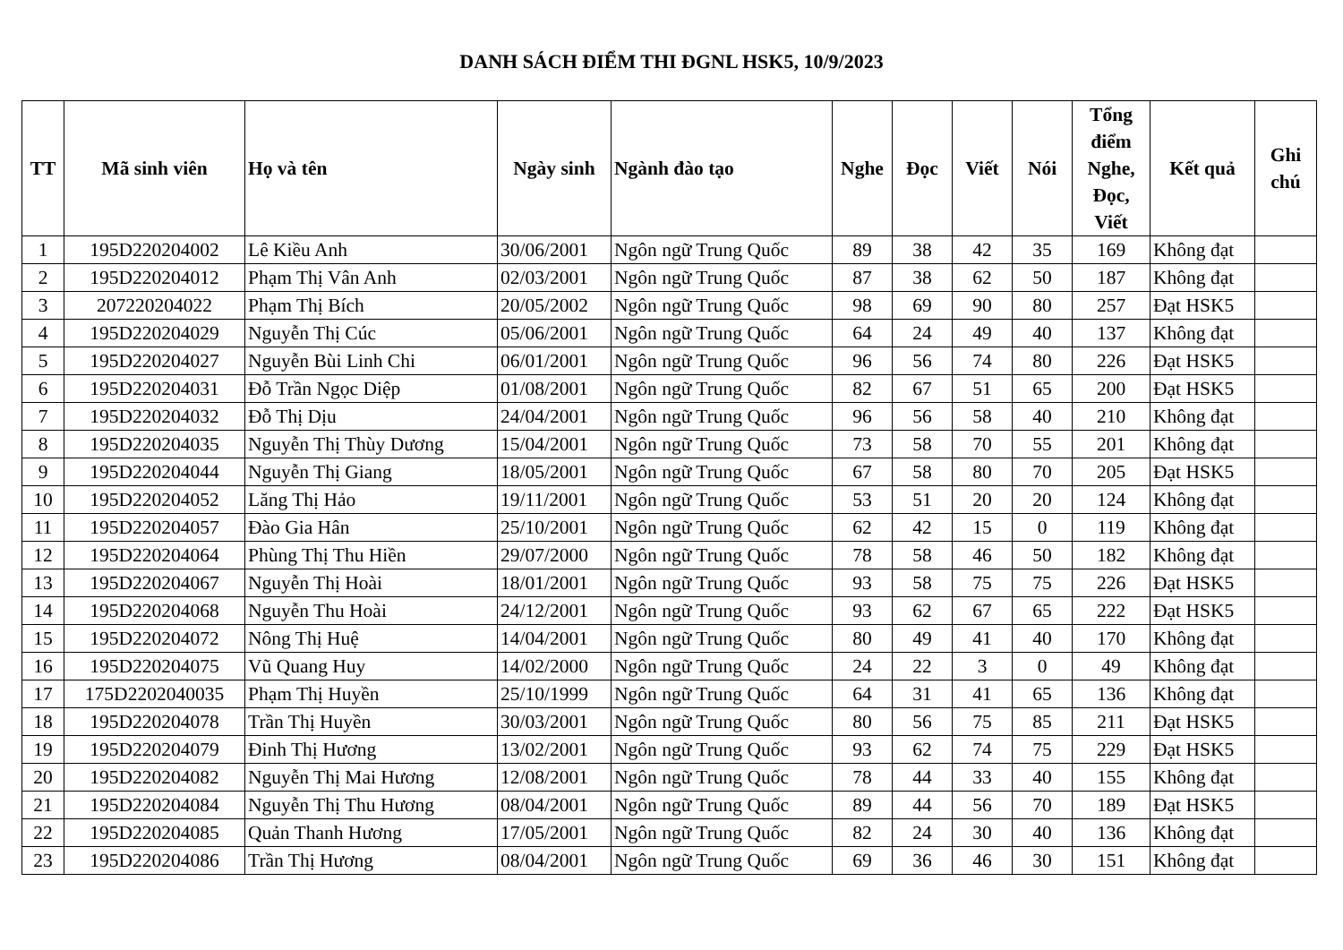DANH SÁCH ĐIỂM THI ĐGNL HSK5, 10/9/2023
| TT | Mã sinh viên | Họ và tên | Ngày sinh | Ngành đào tạo | Nghe | Đọc | Viết | Nói | Tổng điểm Nghe, Đọc, Viết | Kết quả | Ghi chú |
| --- | --- | --- | --- | --- | --- | --- | --- | --- | --- | --- | --- |
| 1 | 195D220204002 | Lê Kiều Anh | 30/06/2001 | Ngôn ngữ Trung Quốc | 89 | 38 | 42 | 35 | 169 | Không đạt | |
| 2 | 195D220204012 | Phạm Thị Vân Anh | 02/03/2001 | Ngôn ngữ Trung Quốc | 87 | 38 | 62 | 50 | 187 | Không đạt | |
| 3 | 207220204022 | Phạm Thị Bích | 20/05/2002 | Ngôn ngữ Trung Quốc | 98 | 69 | 90 | 80 | 257 | Đạt HSK5 | |
| 4 | 195D220204029 | Nguyễn Thị Cúc | 05/06/2001 | Ngôn ngữ Trung Quốc | 64 | 24 | 49 | 40 | 137 | Không đạt | |
| 5 | 195D220204027 | Nguyễn Bùi Linh Chi | 06/01/2001 | Ngôn ngữ Trung Quốc | 96 | 56 | 74 | 80 | 226 | Đạt HSK5 | |
| 6 | 195D220204031 | Đỗ Trần Ngọc Diệp | 01/08/2001 | Ngôn ngữ Trung Quốc | 82 | 67 | 51 | 65 | 200 | Đạt HSK5 | |
| 7 | 195D220204032 | Đỗ Thị Dịu | 24/04/2001 | Ngôn ngữ Trung Quốc | 96 | 56 | 58 | 40 | 210 | Không đạt | |
| 8 | 195D220204035 | Nguyễn Thị Thùy Dương | 15/04/2001 | Ngôn ngữ Trung Quốc | 73 | 58 | 70 | 55 | 201 | Không đạt | |
| 9 | 195D220204044 | Nguyễn Thị Giang | 18/05/2001 | Ngôn ngữ Trung Quốc | 67 | 58 | 80 | 70 | 205 | Đạt HSK5 | |
| 10 | 195D220204052 | Lăng Thị Hảo | 19/11/2001 | Ngôn ngữ Trung Quốc | 53 | 51 | 20 | 20 | 124 | Không đạt | |
| 11 | 195D220204057 | Đào Gia Hân | 25/10/2001 | Ngôn ngữ Trung Quốc | 62 | 42 | 15 | 0 | 119 | Không đạt | |
| 12 | 195D220204064 | Phùng Thị Thu Hiền | 29/07/2000 | Ngôn ngữ Trung Quốc | 78 | 58 | 46 | 50 | 182 | Không đạt | |
| 13 | 195D220204067 | Nguyễn Thị Hoài | 18/01/2001 | Ngôn ngữ Trung Quốc | 93 | 58 | 75 | 75 | 226 | Đạt HSK5 | |
| 14 | 195D220204068 | Nguyễn Thu Hoài | 24/12/2001 | Ngôn ngữ Trung Quốc | 93 | 62 | 67 | 65 | 222 | Đạt HSK5 | |
| 15 | 195D220204072 | Nông Thị Huệ | 14/04/2001 | Ngôn ngữ Trung Quốc | 80 | 49 | 41 | 40 | 170 | Không đạt | |
| 16 | 195D220204075 | Vũ Quang Huy | 14/02/2000 | Ngôn ngữ Trung Quốc | 24 | 22 | 3 | 0 | 49 | Không đạt | |
| 17 | 175D2202040035 | Phạm Thị Huyền | 25/10/1999 | Ngôn ngữ Trung Quốc | 64 | 31 | 41 | 65 | 136 | Không đạt | |
| 18 | 195D220204078 | Trần Thị Huyền | 30/03/2001 | Ngôn ngữ Trung Quốc | 80 | 56 | 75 | 85 | 211 | Đạt HSK5 | |
| 19 | 195D220204079 | Đinh Thị Hương | 13/02/2001 | Ngôn ngữ Trung Quốc | 93 | 62 | 74 | 75 | 229 | Đạt HSK5 | |
| 20 | 195D220204082 | Nguyễn Thị Mai Hương | 12/08/2001 | Ngôn ngữ Trung Quốc | 78 | 44 | 33 | 40 | 155 | Không đạt | |
| 21 | 195D220204084 | Nguyễn Thị Thu Hương | 08/04/2001 | Ngôn ngữ Trung Quốc | 89 | 44 | 56 | 70 | 189 | Đạt HSK5 | |
| 22 | 195D220204085 | Quản Thanh Hương | 17/05/2001 | Ngôn ngữ Trung Quốc | 82 | 24 | 30 | 40 | 136 | Không đạt | |
| 23 | 195D220204086 | Trần Thị Hương | 08/04/2001 | Ngôn ngữ Trung Quốc | 69 | 36 | 46 | 30 | 151 | Không đạt | |